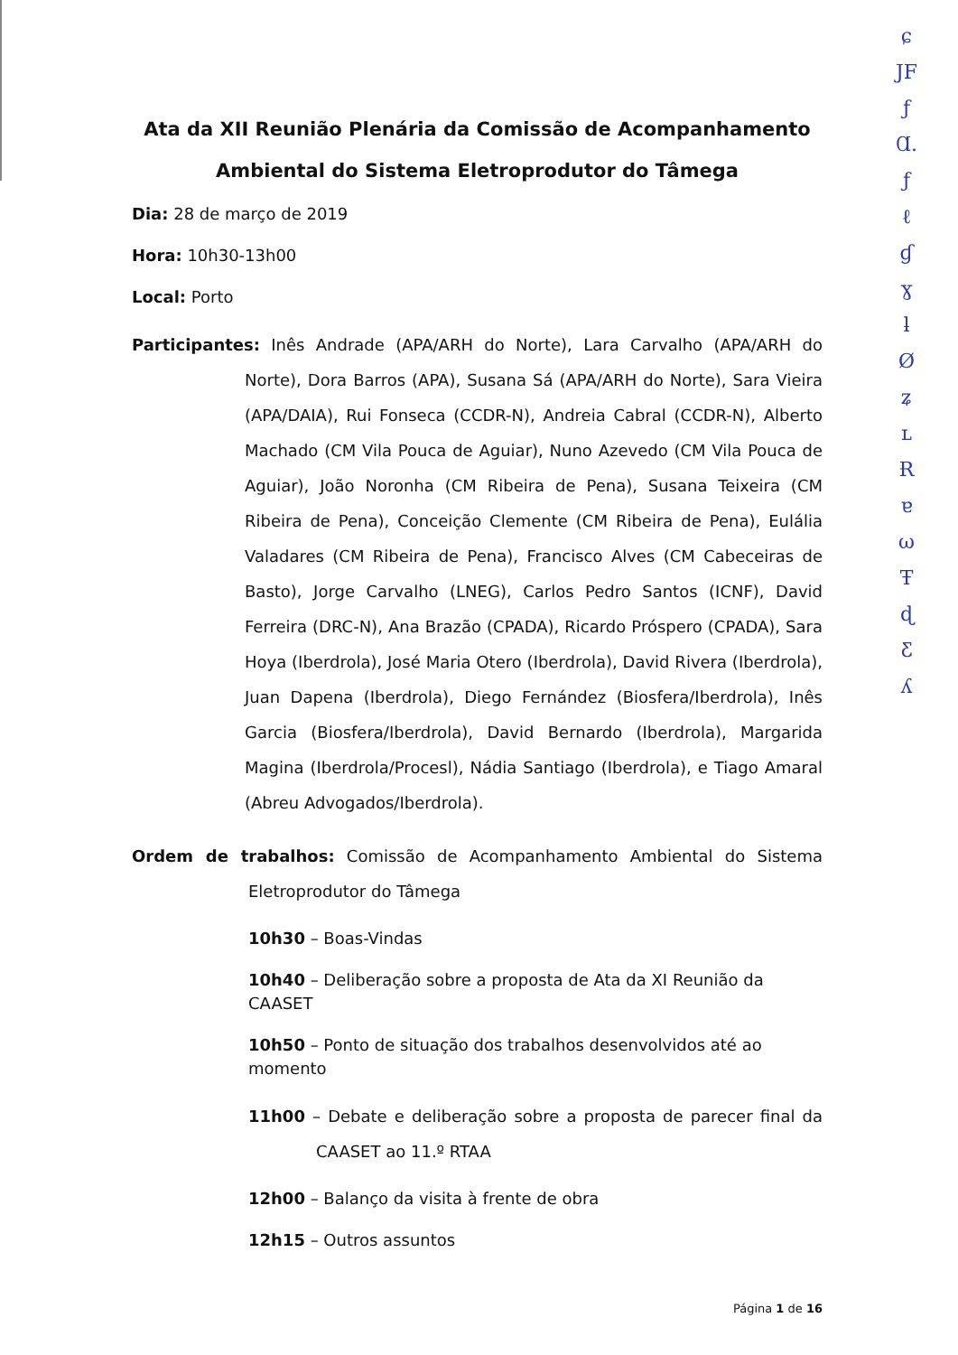Ata da XII Reunião Plenária da Comissão de Acompanhamento Ambiental do Sistema Eletroprodutor do Tâmega
Dia: 28 de março de 2019
Hora: 10h30-13h00
Local: Porto
Participantes: Inês Andrade (APA/ARH do Norte), Lara Carvalho (APA/ARH do Norte), Dora Barros (APA), Susana Sá (APA/ARH do Norte), Sara Vieira (APA/DAIA), Rui Fonseca (CCDR-N), Andreia Cabral (CCDR-N), Alberto Machado (CM Vila Pouca de Aguiar), Nuno Azevedo (CM Vila Pouca de Aguiar), João Noronha (CM Ribeira de Pena), Susana Teixeira (CM Ribeira de Pena), Conceição Clemente (CM Ribeira de Pena), Eulália Valadares (CM Ribeira de Pena), Francisco Alves (CM Cabeceiras de Basto), Jorge Carvalho (LNEG), Carlos Pedro Santos (ICNF), David Ferreira (DRC-N), Ana Brazão (CPADA), Ricardo Próspero (CPADA), Sara Hoya (Iberdrola), José Maria Otero (Iberdrola), David Rivera (Iberdrola), Juan Dapena (Iberdrola), Diego Fernández (Biosfera/Iberdrola), Inês Garcia (Biosfera/Iberdrola), David Bernardo (Iberdrola), Margarida Magina (Iberdrola/Procesl), Nádia Santiago (Iberdrola), e Tiago Amaral (Abreu Advogados/Iberdrola).
Ordem de trabalhos: Comissão de Acompanhamento Ambiental do Sistema Eletroprodutor do Tâmega
10h30 – Boas-Vindas
10h40 – Deliberação sobre a proposta de Ata da XI Reunião da CAASET
10h50 – Ponto de situação dos trabalhos desenvolvidos até ao momento
11h00 – Debate e deliberação sobre a proposta de parecer final da CAASET ao 11.º RTAA
12h00 – Balanço da visita à frente de obra
12h15 – Outros assuntos
Página 1 de 16
ɕ
JF
ƒ
Ɑ.
ƒ
ℓ
ɠ
ɣ
ƚ
Ø
ʑ
ʟ
Ɍ
ɐ
ω
Ŧ
ɖ
Ƹ
ʎ